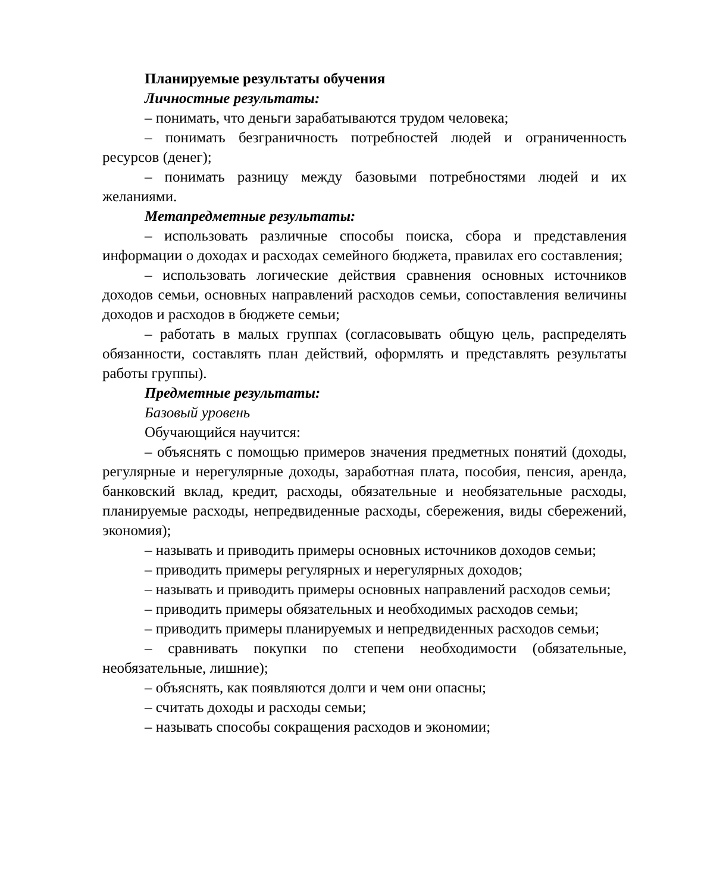Планируемые результаты обучения
Личностные результаты:
– понимать, что деньги зарабатываются трудом человека;
– понимать безграничность потребностей людей и ограниченность ресурсов (денег);
– понимать разницу между базовыми потребностями людей и их желаниями.
Метапредметные результаты:
– использовать различные способы поиска, сбора и представления информации о доходах и расходах семейного бюджета, правилах его составления;
– использовать логические действия сравнения основных источников доходов семьи, основных направлений расходов семьи, сопоставления величины доходов и расходов в бюджете семьи;
– работать в малых группах (согласовывать общую цель, распределять обязанности, составлять план действий, оформлять и представлять результаты работы группы).
Предметные результаты:
Базовый уровень
Обучающийся научится:
– объяснять с помощью примеров значения предметных понятий (доходы, регулярные и нерегулярные доходы, заработная плата, пособия, пенсия, аренда, банковский вклад, кредит, расходы, обязательные и необязательные расходы, планируемые расходы, непредвиденные расходы, сбережения, виды сбережений, экономия);
– называть и приводить примеры основных источников доходов семьи;
– приводить примеры регулярных и нерегулярных доходов;
– называть и приводить примеры основных направлений расходов семьи;
– приводить примеры обязательных и необходимых расходов семьи;
– приводить примеры планируемых и непредвиденных расходов семьи;
– сравнивать покупки по степени необходимости (обязательные, необязательные, лишние);
– объяснять, как появляются долги и чем они опасны;
– считать доходы и расходы семьи;
– называть способы сокращения расходов и экономии;